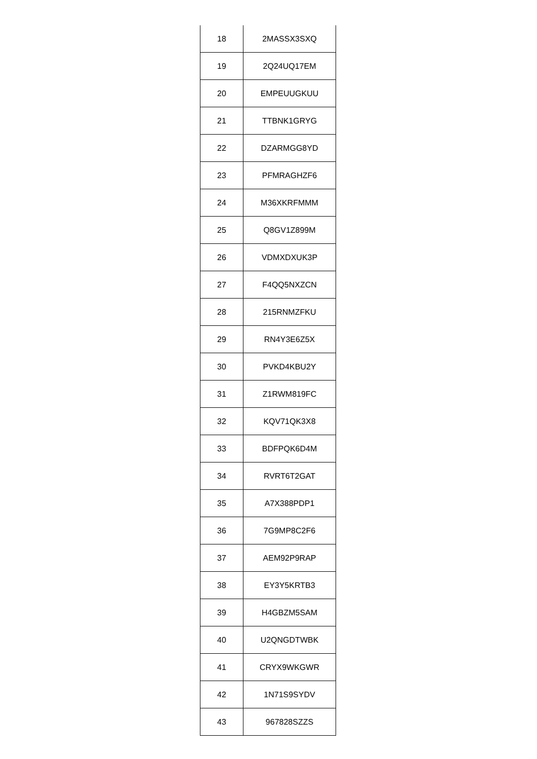| 18 | 2MASSX3SXQ |
| 19 | 2Q24UQ17EM |
| 20 | EMPEUUGKUU |
| 21 | TTBNK1GRYG |
| 22 | DZARMGG8YD |
| 23 | PFMRAGHZF6 |
| 24 | M36XKRFMMM |
| 25 | Q8GV1Z899M |
| 26 | VDMXDXUK3P |
| 27 | F4QQ5NXZCN |
| 28 | 215RNMZFKU |
| 29 | RN4Y3E6Z5X |
| 30 | PVKD4KBU2Y |
| 31 | Z1RWM819FC |
| 32 | KQV71QK3X8 |
| 33 | BDFPQK6D4M |
| 34 | RVRT6T2GAT |
| 35 | A7X388PDP1 |
| 36 | 7G9MP8C2F6 |
| 37 | AEM92P9RAP |
| 38 | EY3Y5KRTB3 |
| 39 | H4GBZM5SAM |
| 40 | U2QNGDTWBK |
| 41 | CRYX9WKGWR |
| 42 | 1N71S9SYDV |
| 43 | 967828SZZS |